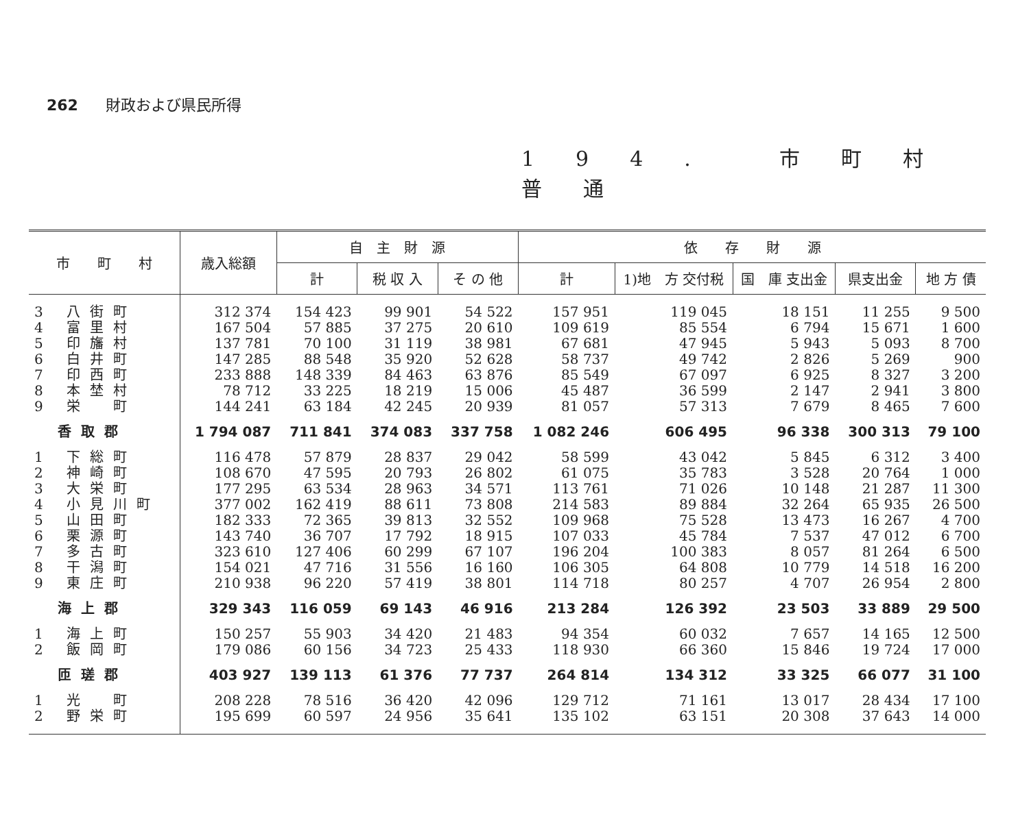262 財政および県民所得
194. 市町村普通
| 市 町 村 | 歳入総額 | 自 主 財 源 | | | 依 存 財 源 | | | | |
| --- | --- | --- | --- | --- | --- | --- | --- | --- | --- |
| | | 計 | 税 収 入 | そ の 他 | 計 | 1)地 方 交付税 | 国 庫 支出金 | 県支出金 | 地 方 債 |
| 3 八街町 | 312 374 | 154 423 | 99 901 | 54 522 | 157 951 | 119 045 | 18 151 | 11 255 | 9 500 |
| 4 富里村 | 167 504 | 57 885 | 37 275 | 20 610 | 109 619 | 85 554 | 6 794 | 15 671 | 1 600 |
| 5 印旛村 | 137 781 | 70 100 | 31 119 | 38 981 | 67 681 | 47 945 | 5 943 | 5 093 | 8 700 |
| 6 白井町 | 147 285 | 88 548 | 35 920 | 52 628 | 58 737 | 49 742 | 2 826 | 5 269 | 900 |
| 7 印西町 | 233 888 | 148 339 | 84 463 | 63 876 | 85 549 | 67 097 | 6 925 | 8 327 | 3 200 |
| 8 本埜村 | 78 712 | 33 225 | 18 219 | 15 006 | 45 487 | 36 599 | 2 147 | 2 941 | 3 800 |
| 9 栄 町 | 144 241 | 63 184 | 42 245 | 20 939 | 81 057 | 57 313 | 7 679 | 8 465 | 7 600 |
| 香取郡 | 1 794 087 | 711 841 | 374 083 | 337 758 | 1 082 246 | 606 495 | 96 338 | 300 313 | 79 100 |
| 1 下総町 | 116 478 | 57 879 | 28 837 | 29 042 | 58 599 | 43 042 | 5 845 | 6 312 | 3 400 |
| 2 神崎町 | 108 670 | 47 595 | 20 793 | 26 802 | 61 075 | 35 783 | 3 528 | 20 764 | 1 000 |
| 3 大栄町 | 177 295 | 63 534 | 28 963 | 34 571 | 113 761 | 71 026 | 10 148 | 21 287 | 11 300 |
| 4 小見川町 | 377 002 | 162 419 | 88 611 | 73 808 | 214 583 | 89 884 | 32 264 | 65 935 | 26 500 |
| 5 山田町 | 182 333 | 72 365 | 39 813 | 32 552 | 109 968 | 75 528 | 13 473 | 16 267 | 4 700 |
| 6 栗源町 | 143 740 | 36 707 | 17 792 | 18 915 | 107 033 | 45 784 | 7 537 | 47 012 | 6 700 |
| 7 多古町 | 323 610 | 127 406 | 60 299 | 67 107 | 196 204 | 100 383 | 8 057 | 81 264 | 6 500 |
| 8 干潟町 | 154 021 | 47 716 | 31 556 | 16 160 | 106 305 | 64 808 | 10 779 | 14 518 | 16 200 |
| 9 東庄町 | 210 938 | 96 220 | 57 419 | 38 801 | 114 718 | 80 257 | 4 707 | 26 954 | 2 800 |
| 海上郡 | 329 343 | 116 059 | 69 143 | 46 916 | 213 284 | 126 392 | 23 503 | 33 889 | 29 500 |
| 1 海上町 | 150 257 | 55 903 | 34 420 | 21 483 | 94 354 | 60 032 | 7 657 | 14 165 | 12 500 |
| 2 飯岡町 | 179 086 | 60 156 | 34 723 | 25 433 | 118 930 | 66 360 | 15 846 | 19 724 | 17 000 |
| 匝瑳郡 | 403 927 | 139 113 | 61 376 | 77 737 | 264 814 | 134 312 | 33 325 | 66 077 | 31 100 |
| 1 光 町 | 208 228 | 78 516 | 36 420 | 42 096 | 129 712 | 71 161 | 13 017 | 28 434 | 17 100 |
| 2 野栄町 | 195 699 | 60 597 | 24 956 | 35 641 | 135 102 | 63 151 | 20 308 | 37 643 | 14 000 |